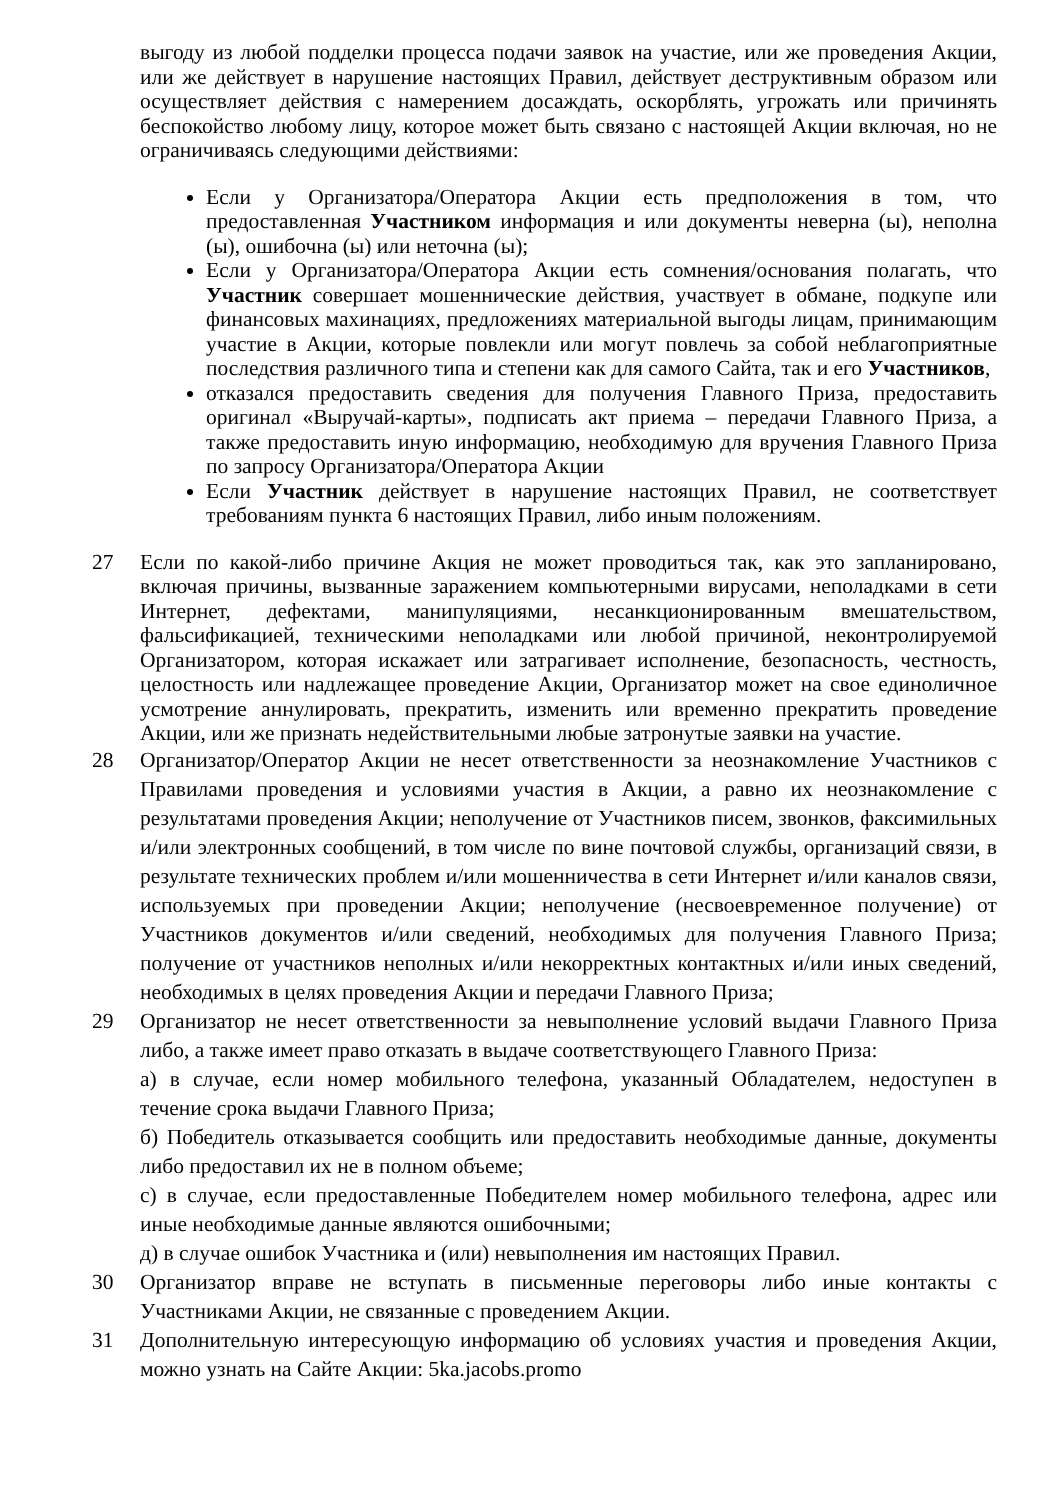выгоду из любой подделки процесса подачи заявок на участие, или же проведения Акции, или же действует в нарушение настоящих Правил, действует деструктивным образом или осуществляет действия с намерением досаждать, оскорблять, угрожать или причинять беспокойство любому лицу, которое может быть связано с настоящей Акции включая, но не ограничиваясь следующими действиями:
Если у Организатора/Оператора Акции есть предположения в том, что предоставленная Участником информация и или документы неверна (ы), неполна (ы), ошибочна (ы) или неточна (ы);
Если у Организатора/Оператора Акции есть сомнения/основания полагать, что Участник совершает мошеннические действия, участвует в обмане, подкупе или финансовых махинациях, предложениях материальной выгоды лицам, принимающим участие в Акции, которые повлекли или могут повлечь за собой неблагоприятные последствия различного типа и степени как для самого Сайта, так и его Участников,
отказался предоставить сведения для получения Главного Приза, предоставить оригинал «Выручай-карты», подписать акт приема – передачи Главного Приза, а также предоставить иную информацию, необходимую для вручения Главного Приза по запросу Организатора/Оператора Акции
Если Участник действует в нарушение настоящих Правил, не соответствует требованиям пункта 6 настоящих Правил, либо иным положениям.
27 Если по какой-либо причине Акция не может проводиться так, как это запланировано, включая причины, вызванные заражением компьютерными вирусами, неполадками в сети Интернет, дефектами, манипуляциями, несанкционированным вмешательством, фальсификацией, техническими неполадками или любой причиной, неконтролируемой Организатором, которая искажает или затрагивает исполнение, безопасность, честность, целостность или надлежащее проведение Акции, Организатор может на свое единоличное усмотрение аннулировать, прекратить, изменить или временно прекратить проведение Акции, или же признать недействительными любые затронутые заявки на участие.
28 Организатор/Оператор Акции не несет ответственности за неознакомление Участников с Правилами проведения и условиями участия в Акции, а равно их неознакомление с результатами проведения Акции; неполучение от Участников писем, звонков, факсимильных и/или электронных сообщений, в том числе по вине почтовой службы, организаций связи, в результате технических проблем и/или мошенничества в сети Интернет и/или каналов связи, используемых при проведении Акции; неполучение (несвоевременное получение) от Участников документов и/или сведений, необходимых для получения Главного Приза; получение от участников неполных и/или некорректных контактных и/или иных сведений, необходимых в целях проведения Акции и передачи Главного Приза;
29 Организатор не несет ответственности за невыполнение условий выдачи Главного Приза либо, а также имеет право отказать в выдаче соответствующего Главного Приза:
а) в случае, если номер мобильного телефона, указанный Обладателем, недоступен в течение срока выдачи Главного Приза;
б) Победитель отказывается сообщить или предоставить необходимые данные, документы либо предоставил их не в полном объеме;
с) в случае, если предоставленные Победителем номер мобильного телефона, адрес или иные необходимые данные являются ошибочными;
д) в случае ошибок Участника и (или) невыполнения им настоящих Правил.
30 Организатор вправе не вступать в письменные переговоры либо иные контакты с Участниками Акции, не связанные с проведением Акции.
31 Дополнительную интересующую информацию об условиях участия и проведения Акции, можно узнать на Сайте Акции: 5ka.jacobs.promo